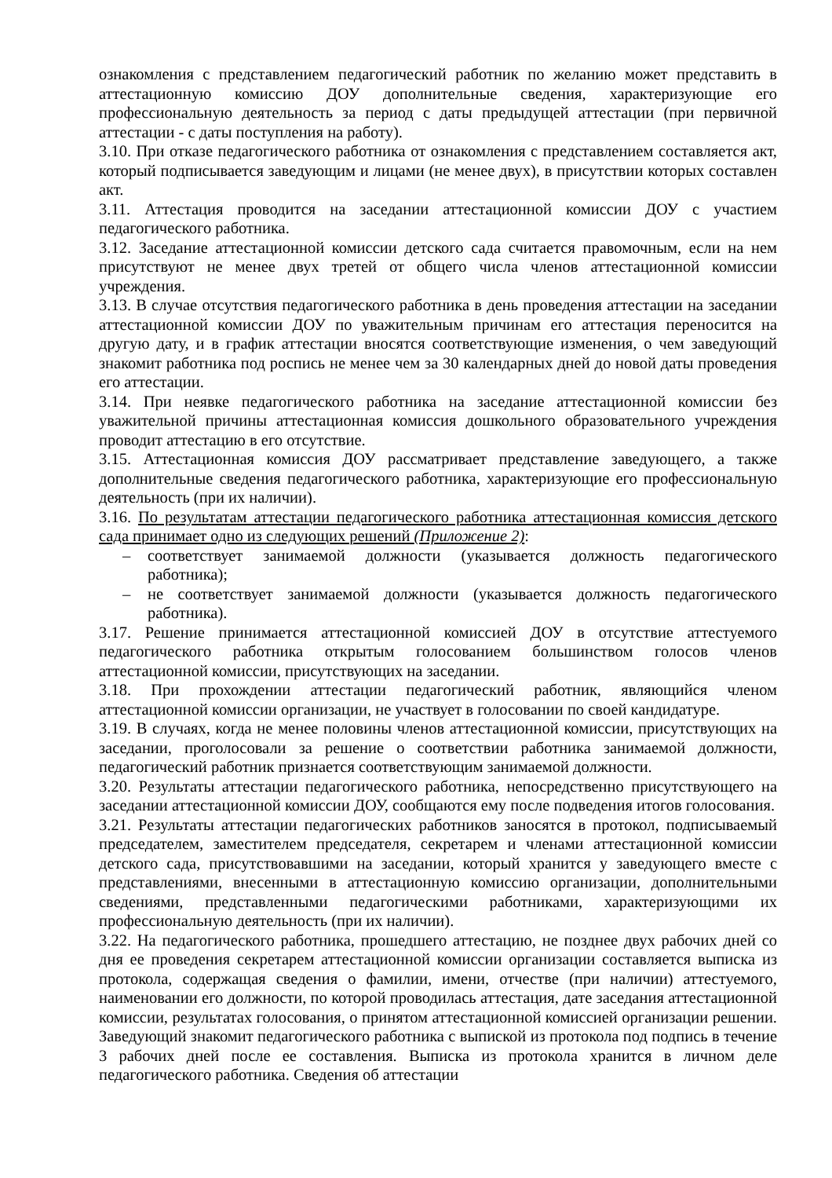ознакомления с представлением педагогический работник по желанию может представить в аттестационную комиссию ДОУ дополнительные сведения, характеризующие его профессиональную деятельность за период с даты предыдущей аттестации (при первичной аттестации - с даты поступления на работу).
3.10. При отказе педагогического работника от ознакомления с представлением составляется акт, который подписывается заведующим и лицами (не менее двух), в присутствии которых составлен акт.
3.11. Аттестация проводится на заседании аттестационной комиссии ДОУ с участием педагогического работника.
3.12. Заседание аттестационной комиссии детского сада считается правомочным, если на нем присутствуют не менее двух третей от общего числа членов аттестационной комиссии учреждения.
3.13. В случае отсутствия педагогического работника в день проведения аттестации на заседании аттестационной комиссии ДОУ по уважительным причинам его аттестация переносится на другую дату, и в график аттестации вносятся соответствующие изменения, о чем заведующий знакомит работника под роспись не менее чем за 30 календарных дней до новой даты проведения его аттестации.
3.14. При неявке педагогического работника на заседание аттестационной комиссии без уважительной причины аттестационная комиссия дошкольного образовательного учреждения проводит аттестацию в его отсутствие.
3.15. Аттестационная комиссия ДОУ рассматривает представление заведующего, а также дополнительные сведения педагогического работника, характеризующие его профессиональную деятельность (при их наличии).
3.16. По результатам аттестации педагогического работника аттестационная комиссия детского сада принимает одно из следующих решений (Приложение 2):
– соответствует занимаемой должности (указывается должность педагогического работника);
– не соответствует занимаемой должности (указывается должность педагогического работника).
3.17. Решение принимается аттестационной комиссией ДОУ в отсутствие аттестуемого педагогического работника открытым голосованием большинством голосов членов аттестационной комиссии, присутствующих на заседании.
3.18. При прохождении аттестации педагогический работник, являющийся членом аттестационной комиссии организации, не участвует в голосовании по своей кандидатуре.
3.19. В случаях, когда не менее половины членов аттестационной комиссии, присутствующих на заседании, проголосовали за решение о соответствии работника занимаемой должности, педагогический работник признается соответствующим занимаемой должности.
3.20. Результаты аттестации педагогического работника, непосредственно присутствующего на заседании аттестационной комиссии ДОУ, сообщаются ему после подведения итогов голосования.
3.21. Результаты аттестации педагогических работников заносятся в протокол, подписываемый председателем, заместителем председателя, секретарем и членами аттестационной комиссии детского сада, присутствовавшими на заседании, который хранится у заведующего вместе с представлениями, внесенными в аттестационную комиссию организации, дополнительными сведениями, представленными педагогическими работниками, характеризующими их профессиональную деятельность (при их наличии).
3.22. На педагогического работника, прошедшего аттестацию, не позднее двух рабочих дней со дня ее проведения секретарем аттестационной комиссии организации составляется выписка из протокола, содержащая сведения о фамилии, имени, отчестве (при наличии) аттестуемого, наименовании его должности, по которой проводилась аттестация, дате заседания аттестационной комиссии, результатах голосования, о принятом аттестационной комиссией организации решении. Заведующий знакомит педагогического работника с выпиской из протокола под подпись в течение 3 рабочих дней после ее составления. Выписка из протокола хранится в личном деле педагогического работника. Сведения об аттестации